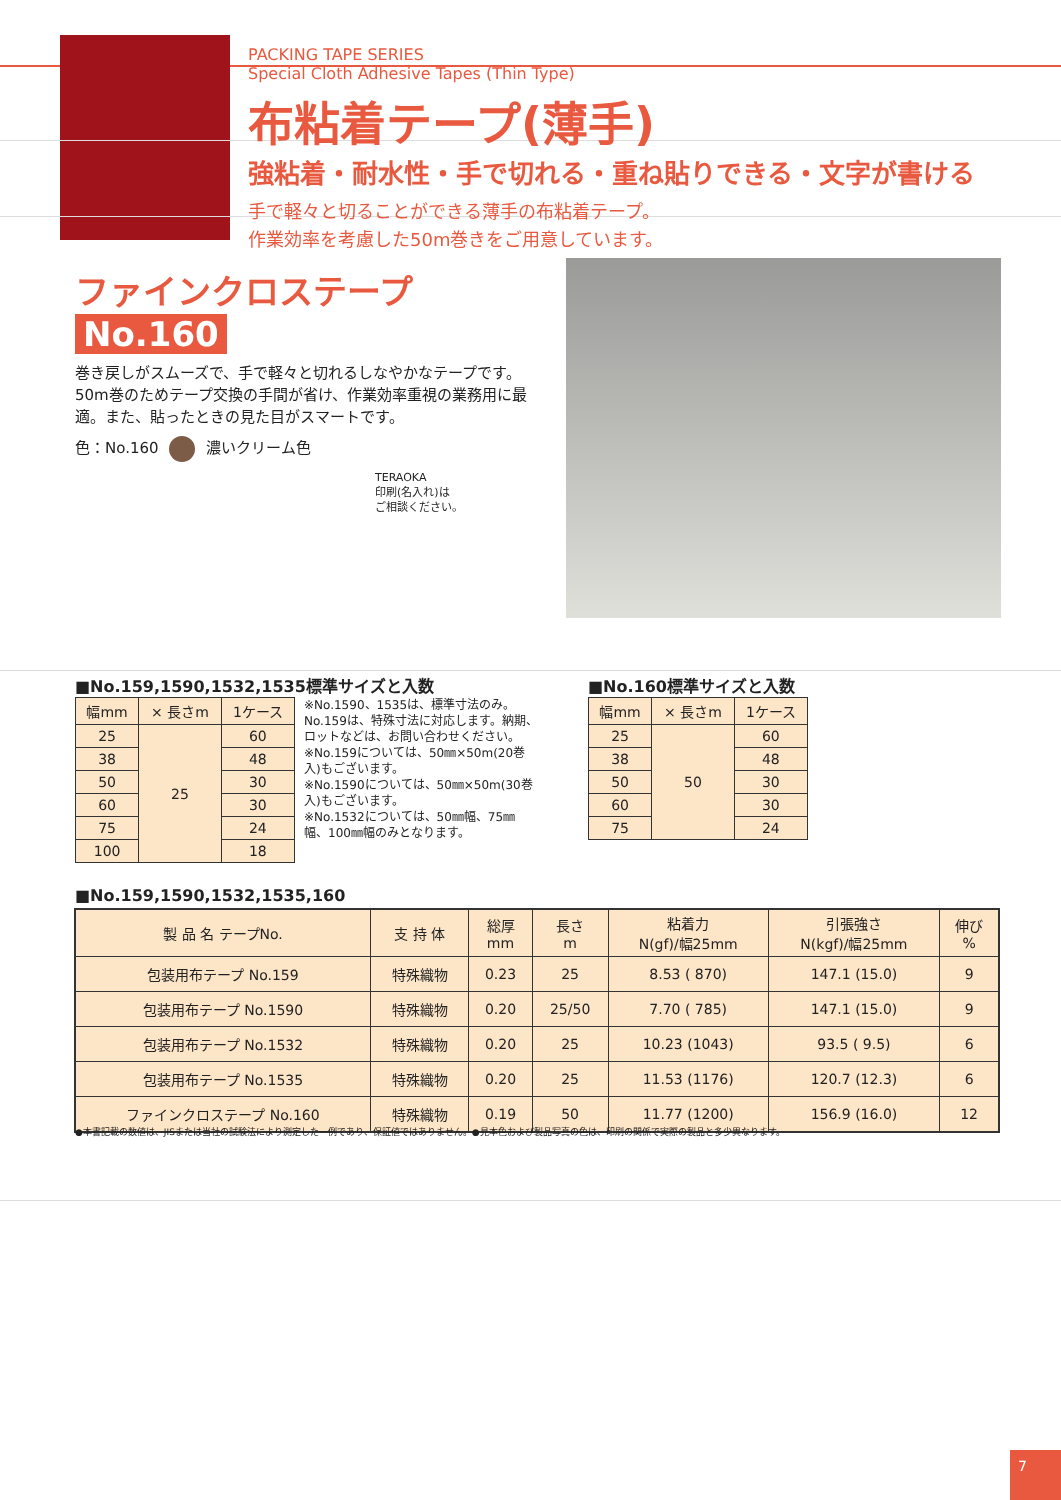PACKING TAPE SERIES
Special Cloth Adhesive Tapes (Thin Type)
布粘着テープ(薄手)
強粘着・耐水性・手で切れる・重ね貼りできる・文字が書ける
手で軽々と切ることができる薄手の布粘着テープ。
作業効率を考慮した50m巻きをご用意しています。
ファインクロステープ
No.160
巻き戻しがスムーズで、手で軽々と切れるしなやかなテープです。50m巻のためテープ交換の手間が省け、作業効率重視の業務用に最適。また、貼ったときの見た目がスマートです。
色：No.160 濃いクリーム色
TERAOKA
印刷(名入れ)は
ご相談ください。
■No.159,1590,1532,1535標準サイズと入数
■No.160標準サイズと入数
| 幅mm | × 長さm | 1ケース |
| --- | --- | --- |
| 25 | 25 | 60 |
| 38 | | 48 |
| 50 | | 30 |
| 60 | | 30 |
| 75 | | 24 |
| 100 | | 18 |
※No.1590、1535は、標準寸法のみ。No.159は、特殊寸法に対応します。納期、ロットなどは、お問い合わせください。
※No.159については、50㎜×50m(20巻入)もございます。
※No.1590については、50㎜×50m(30巻入)もございます。
※No.1532については、50㎜幅、75㎜幅、100㎜幅のみとなります。
| 幅mm | × 長さm | 1ケース |
| --- | --- | --- |
| 25 | 50 | 60 |
| 38 | | 48 |
| 50 | | 30 |
| 60 | | 30 |
| 75 | | 24 |
■No.159,1590,1532,1535,160
| 製 品 名 テープNo. | 支 持 体 | 総厚 mm | 長さ m | 粘着力 N(gf)/幅25mm | 引張強さ N(kgf)/幅25mm | 伸び % |
| --- | --- | --- | --- | --- | --- | --- |
| 包装用布テープ No.159 | 特殊織物 | 0.23 | 25 | 8.53 ( 870) | 147.1 (15.0) | 9 |
| 包装用布テープ No.1590 | 特殊織物 | 0.20 | 25/50 | 7.70 ( 785) | 147.1 (15.0) | 9 |
| 包装用布テープ No.1532 | 特殊織物 | 0.20 | 25 | 10.23 (1043) | 93.5 ( 9.5) | 6 |
| 包装用布テープ No.1535 | 特殊織物 | 0.20 | 25 | 11.53 (1176) | 120.7 (12.3) | 6 |
| ファインクロステープ No.160 | 特殊織物 | 0.19 | 50 | 11.77 (1200) | 156.9 (16.0) | 12 |
●本書記載の数値は、JISまたは当社の試験法により測定した一例であり、保証値ではありません。●見本色および製品写真の色は、印刷の関係で実際の製品と多少異なります。
7